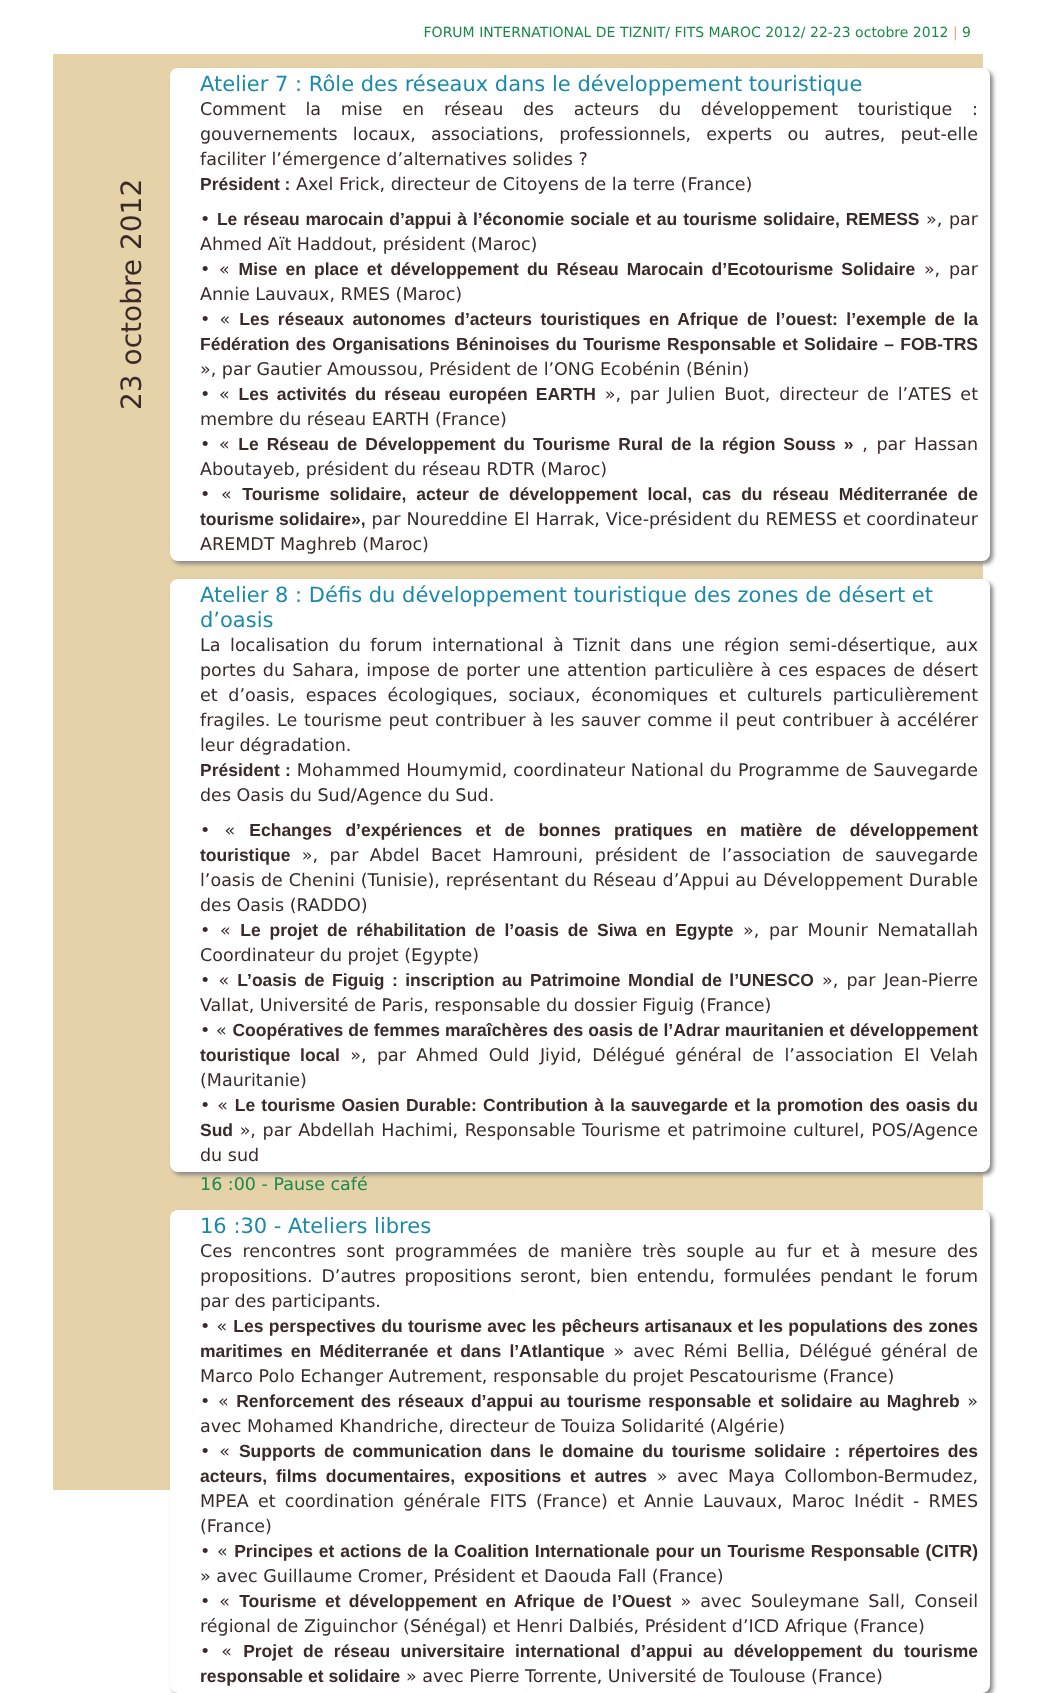FORUM INTERNATIONAL DE TIZNIT/ FITS MAROC 2012/ 22-23 octobre 2012 | 9
23 octobre 2012
Atelier 7 : Rôle des réseaux dans le développement touristique
Comment la mise en réseau des acteurs du développement touristique : gouvernements locaux, associations, professionnels, experts ou autres, peut-elle faciliter l’émergence d’alternatives solides ?
Président : Axel Frick, directeur de Citoyens de la terre (France)
• Le réseau marocain d’appui à l’économie sociale et au tourisme solidaire, REMESS », par Ahmed Aït Haddout, président (Maroc)
• « Mise en place et développement du Réseau Marocain d’Ecotourisme Solidaire », par Annie Lauvaux, RMES (Maroc)
• « Les réseaux autonomes d’acteurs touristiques en Afrique de l’ouest: l’exemple de la Fédération des Organisations Béninoises du Tourisme Responsable et Solidaire – FOB-TRS », par Gautier Amoussou, Président de l’ONG Ecobénin (Bénin)
• « Les activités du réseau européen EARTH », par Julien Buot, directeur de l’ATES et membre du réseau EARTH (France)
• « Le Réseau de Développement du Tourisme Rural de la région Souss » , par Hassan Aboutayeb, président du réseau RDTR (Maroc)
• « Tourisme solidaire, acteur de développement local, cas du réseau Méditerranée de tourisme solidaire», par Noureddine El Harrak, Vice-président du REMESS et coordinateur AREMDT Maghreb (Maroc)
Atelier 8 : Défis du développement touristique des zones de désert et d’oasis
La localisation du forum international à Tiznit dans une région semi-désertique, aux portes du Sahara, impose de porter une attention particulière à ces espaces de désert et d’oasis, espaces écologiques, sociaux, économiques et culturels particulièrement fragiles. Le tourisme peut contribuer à les sauver comme il peut contribuer à accélérer leur dégradation.
Président : Mohammed Houmymid, coordinateur National du Programme de Sauvegarde des Oasis du Sud/Agence du Sud.
• « Echanges d’expériences et de bonnes pratiques en matière de développement touristique », par Abdel Bacet Hamrouni, président de l’association de sauvegarde l’oasis de Chenini (Tunisie), représentant du Réseau d’Appui au Développement Durable des Oasis (RADDO)
• « Le projet de réhabilitation de l’oasis de Siwa en Egypte », par Mounir Nematallah Coordinateur du projet (Egypte)
• « L’oasis de Figuig : inscription au Patrimoine Mondial de l’UNESCO », par Jean-Pierre Vallat, Université de Paris, responsable du dossier Figuig (France)
• « Coopératives de femmes maraîchères des oasis de l’Adrar mauritanien et développement touristique local », par Ahmed Ould Jiyid, Délégué général de l’association El Velah (Mauritanie)
• « Le tourisme Oasien Durable: Contribution à la sauvegarde et la promotion des oasis du Sud », par Abdellah Hachimi, Responsable Tourisme et patrimoine culturel, POS/Agence du sud
16 :00 - Pause café
16 :30 - Ateliers libres
Ces rencontres sont programmées de manière très souple au fur et à mesure des propositions. D’autres propositions seront, bien entendu, formulées pendant le forum par des participants.
• « Les perspectives du tourisme avec les pêcheurs artisanaux et les populations des zones maritimes en Méditerranée et dans l’Atlantique » avec Rémi Bellia, Délégué général de Marco Polo Echanger Autrement, responsable du projet Pescatourisme (France)
• « Renforcement des réseaux d’appui au tourisme responsable et solidaire au Maghreb » avec Mohamed Khandriche, directeur de Touiza Solidarité (Algérie)
• « Supports de communication dans le domaine du tourisme solidaire : répertoires des acteurs, films documentaires, expositions et autres » avec Maya Collombon-Bermudez, MPEA et coordination générale FITS (France) et Annie Lauvaux, Maroc Inédit - RMES (France)
• « Principes et actions de la Coalition Internationale pour un Tourisme Responsable (CITR) » avec Guillaume Cromer, Président et Daouda Fall (France)
• « Tourisme et développement en Afrique de l’Ouest » avec Souleymane Sall, Conseil régional de Ziguinchor (Sénégal) et Henri Dalbiés, Président d’ICD Afrique (France)
• « Projet de réseau universitaire international d’appui au développement du tourisme responsable et solidaire » avec Pierre Torrente, Université de Toulouse (France)